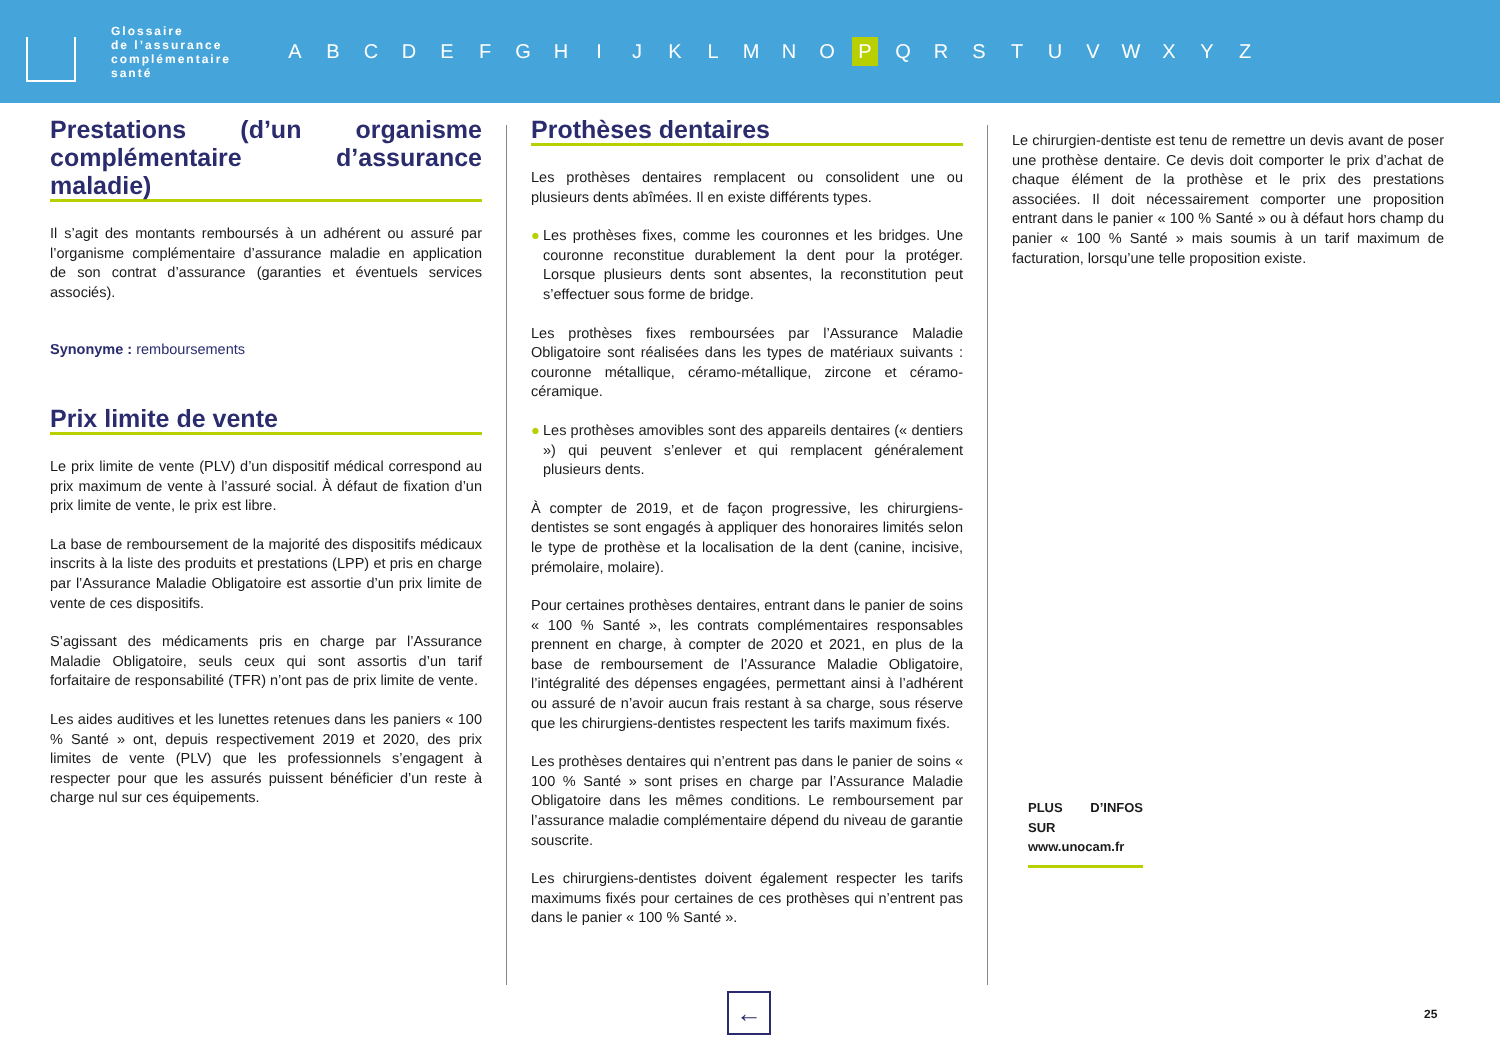Glossaire
de l’assurance
complémentaire
santé
A B C D E F G H I J K L M N O P Q R S T U V W X Y Z
Prestations (d’un organisme complémentaire d’assurance maladie)
Il s’agit des montants remboursés à un adhérent ou assuré par l’organisme complémentaire d’assurance maladie en application de son contrat d’assurance (garanties et éventuels services associés).
Synonyme : remboursements
Prix limite de vente
Le prix limite de vente (PLV) d’un dispositif médical correspond au prix maximum de vente à l’assuré social. À défaut de fixation d’un prix limite de vente, le prix est libre.
La base de remboursement de la majorité des dispositifs médicaux inscrits à la liste des produits et prestations (LPP) et pris en charge par l’Assurance Maladie Obligatoire est assortie d’un prix limite de vente de ces dispositifs.
S’agissant des médicaments pris en charge par l’Assurance Maladie Obligatoire, seuls ceux qui sont assortis d’un tarif forfaitaire de responsabilité (TFR) n’ont pas de prix limite de vente.
Les aides auditives et les lunettes retenues dans les paniers « 100 % Santé » ont, depuis respectivement 2019 et 2020, des prix limites de vente (PLV) que les professionnels s’engagent à respecter pour que les assurés puissent bénéficier d’un reste à charge nul sur ces équipements.
Prothèses dentaires
Les prothèses dentaires remplacent ou consolident une ou plusieurs dents abîmées. Il en existe différents types.
● Les prothèses fixes, comme les couronnes et les bridges. Une couronne reconstitue durablement la dent pour la protéger. Lorsque plusieurs dents sont absentes, la reconstitution peut s’effectuer sous forme de bridge.
Les prothèses fixes remboursées par l’Assurance Maladie Obligatoire sont réalisées dans les types de matériaux suivants : couronne métallique, céramo-métallique, zircone et céramo-céramique.
● Les prothèses amovibles sont des appareils dentaires (« dentiers ») qui peuvent s’enlever et qui remplacent généralement plusieurs dents.
À compter de 2019, et de façon progressive, les chirurgiens-dentistes se sont engagés à appliquer des honoraires limités selon le type de prothèse et la localisation de la dent (canine, incisive, prémolaire, molaire).
Pour certaines prothèses dentaires, entrant dans le panier de soins « 100 % Santé », les contrats complémentaires responsables prennent en charge, à compter de 2020 et 2021, en plus de la base de remboursement de l’Assurance Maladie Obligatoire, l’intégralité des dépenses engagées, permettant ainsi à l’adhérent ou assuré de n’avoir aucun frais restant à sa charge, sous réserve que les chirurgiens-dentistes respectent les tarifs maximum fixés.
Les prothèses dentaires qui n’entrent pas dans le panier de soins « 100 % Santé » sont prises en charge par l’Assurance Maladie Obligatoire dans les mêmes conditions. Le remboursement par l’assurance maladie complémentaire dépend du niveau de garantie souscrite.
Les chirurgiens-dentistes doivent également respecter les tarifs maximums fixés pour certaines de ces prothèses qui n’entrent pas dans le panier « 100 % Santé ».
Le chirurgien-dentiste est tenu de remettre un devis avant de poser une prothèse dentaire. Ce devis doit comporter le prix d’achat de chaque élément de la prothèse et le prix des prestations associées. Il doit nécessairement comporter une proposition entrant dans le panier « 100 % Santé » ou à défaut hors champ du panier « 100 % Santé » mais soumis à un tarif maximum de facturation, lorsqu’une telle proposition existe.
PLUS D’INFOS SUR
www.unocam.fr
← 25